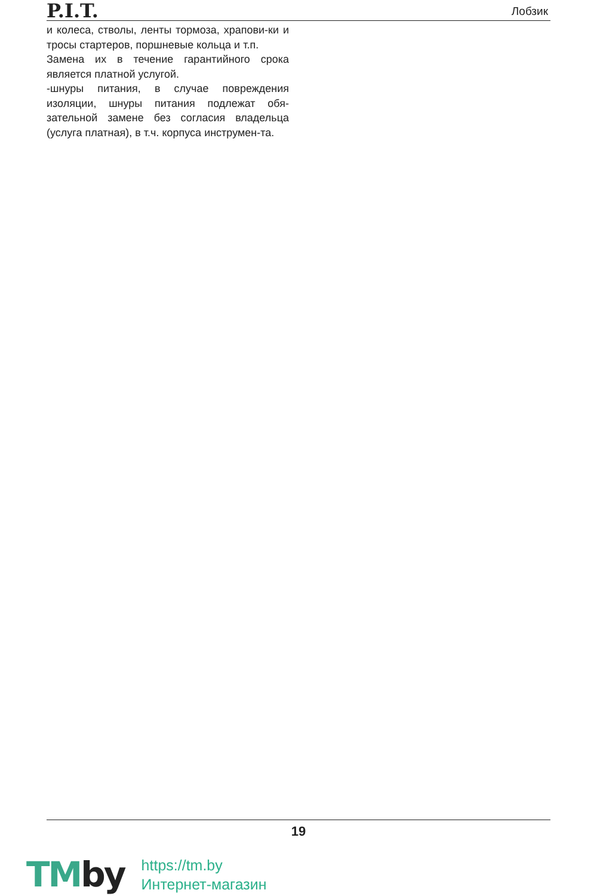P.I.T.
Лобзик
и колеса, стволы, ленты тормоза, храпови-ки и тросы стартеров, поршневые кольца и т.п.
Замена их в течение гарантийного срока является платной услугой.
-шнуры питания, в случае повреждения изоляции, шнуры питания подлежат обя-зательной замене без согласия владельца (услуга платная), в т.ч. корпуса инструмен-та.
19
TMby
https://tm.by
Интернет-магазин